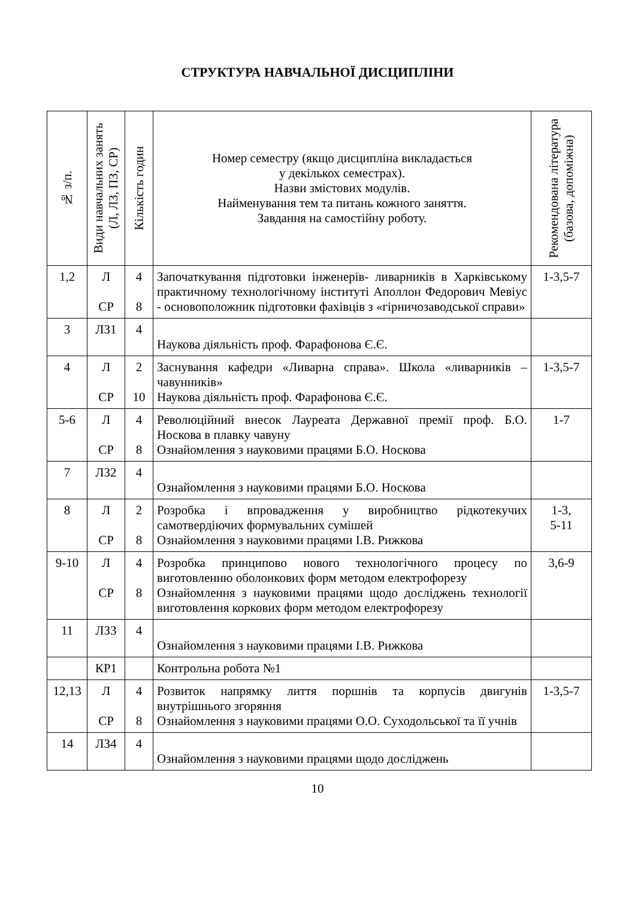СТРУКТУРА НАВЧАЛЬНОЇ ДИСЦИПЛІНИ
| № з/п. | Види навчальних занять (Л, ЛЗ, ПЗ, СР) | Кількість годин | Номер семестру (якщо дисципліна викладається у декількох семестрах). Назви змістових модулів. Найменування тем та питань кожного заняття. Завдання на самостійну роботу. | Рекомендована література (базова, допоміжна) |
| --- | --- | --- | --- | --- |
| 1,2 | Л СР | 4 8 | Започаткування підготовки інженерів- ливарників в Харківському практичному технологічному інституті Аполлон Федорович Мевіус - основоположник підготовки фахівців з «гірничозаводської справи» | 1-3,5-7 |
| 3 | ЛЗ1 | 4 | Наукова діяльність проф. Фарафонова Є.Є. | |
| 4 | Л СР | 2 10 | Заснування кафедри «Ливарна справа». Школа «ливарників – чавунників» Наукова діяльність проф. Фарафонова Є.Є. | 1-3,5-7 |
| 5-6 | Л СР | 4 8 | Революційний внесок Лауреата Державної премії проф. Б.О. Носкова в плавку чавуну Ознайомлення з науковими працями Б.О. Носкова | 1-7 |
| 7 | ЛЗ2 | 4 | Ознайомлення з науковими працями Б.О. Носкова | |
| 8 | Л СР | 2 8 | Розробка і впровадження у виробництво рідкотекучих самотвердіючих формувальних сумішей Ознайомлення з науковими працями І.В. Рижкова | 1-3, 5-11 |
| 9-10 | Л СР | 4 8 | Розробка принципово нового технологічного процесу по виготовленню оболонкових форм методом електрофорезу Ознайомлення з науковими працями щодо досліджень технології виготовлення коркових форм методом електрофорезу | 3,6-9 |
| 11 | ЛЗ3 | 4 | Ознайомлення з науковими працями І.В. Рижкова | |
| | КР1 | | Контрольна робота №1 | |
| 12,13 | Л СР | 4 8 | Розвиток напрямку лиття поршнів та корпусів двигунів внутрішнього згоряння Ознайомлення з науковими працями О.О. Суходольської та її учнів | 1-3,5-7 |
| 14 | ЛЗ4 | 4 | Ознайомлення з науковими працями щодо досліджень | |
10